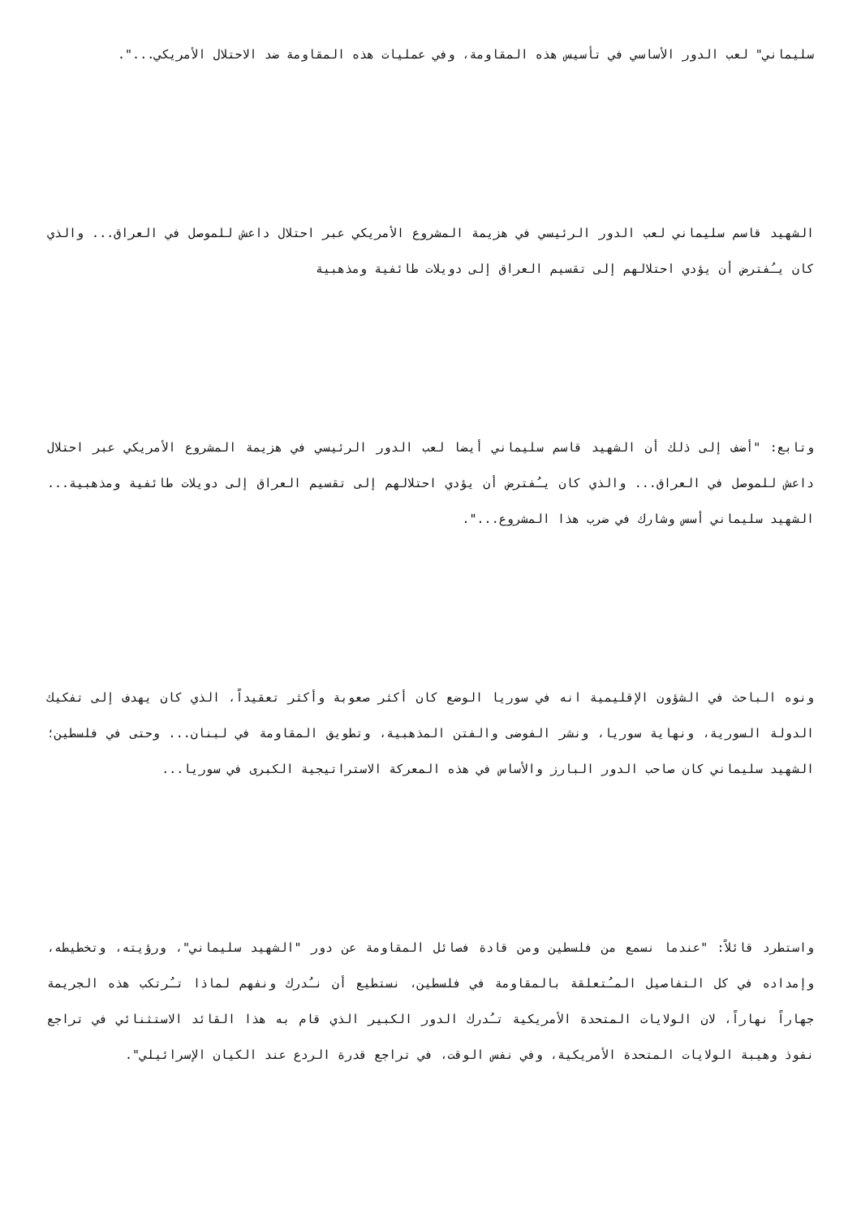سليماني" لعب الدور الأساسي في تأسيس هذه المقاومة، وفي عمليات هذه المقاومة ضد الاحتلال الأمريكي...".
الشهيد قاسم سليماني لعب الدور الرئيسي في هزيمة المشروع الأمريكي عبر احتلال داعش للموصل في العراق... والذي كان يـُفترض أن يؤدي احتلالهم إلى تقسيم العراق إلى دويلات طائفية ومذهبية
وتابع: "أضف إلى ذلك أن الشهيد قاسم سليماني أيضا لعب الدور الرئيسي في هزيمة المشروع الأمريكي عبر احتلال داعش للموصل في العراق... والذي كان يـُفترض أن يؤدي احتلالهم إلى تقسيم العراق إلى دويلات طائفية ومذهبية... الشهيد سليماني أسس وشارك في ضرب هذا المشروع...".
ونوه الباحث في الشؤون الإقليمية انه في سوريا الوضع كان أكثر صعوبة وأكثر تعقيداً، الذي كان يهدف إلى تفكيك الدولة السورية، ونهاية سوريا، ونشر الفوضى والفتن المذهبية، وتطويق المقاومة في لبنان... وحتى في فلسطين؛ الشهيد سليماني كان صاحب الدور البارز والأساس في هذه المعركة الاستراتيجية الكبرى في سوريا...
واستطرد قائلاً: "عندما نسمع من فلسطين ومن قادة فصائل المقاومة عن دور "الشهيد سليماني"، ورؤيته، وتخطيطه، وإمداده في كل التفاصيل المـُتعلقة بالمقاومة في فلسطين، نستطيع أن نـُدرك ونفهم لماذا تـُرتكب هذه الجريمة جهاراً نهاراً، لان الولايات المتحدة الأمريكية تـُدرك الدور الكبير الذي قام به هذا القائد الاستثنائي في تراجع نفوذ وهيبة الولايات المتحدة الأمريكية، وفي نفس الوقت، في تراجع قدرة الردع عند الكيان الإسرائيلي".